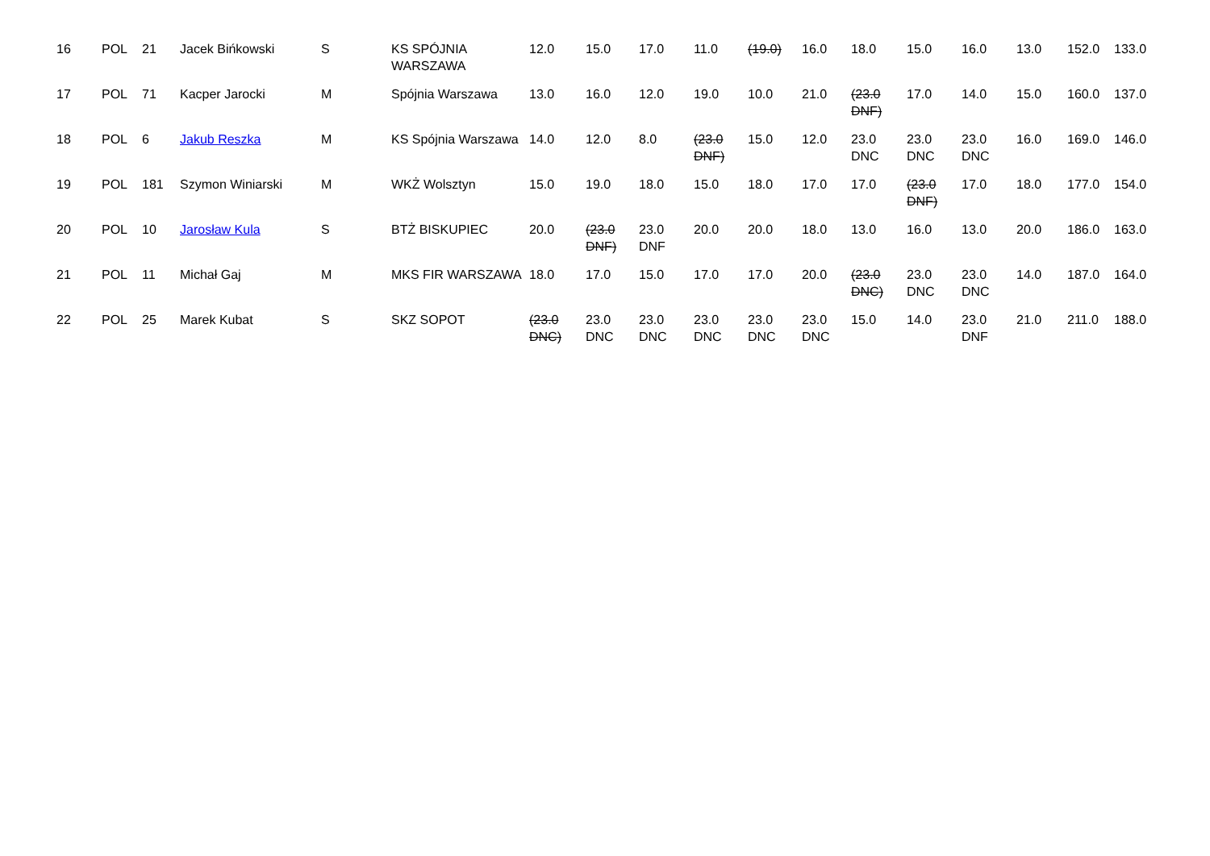| 16 | POL | 21 | Jacek Bińkowski | S | KS SPÓJNIA WARSZAWA | 12.0 | 15.0 | 17.0 | 11.0 | (19.0) | 16.0 | 18.0 | 15.0 | 16.0 | 13.0 | 152.0 | 133.0 |
| 17 | POL | 71 | Kacper Jarocki | M | Spójnia Warszawa | 13.0 | 16.0 | 12.0 | 19.0 | 10.0 | 21.0 | (23.0 DNF) | 17.0 | 14.0 | 15.0 | 160.0 | 137.0 |
| 18 | POL | 6 | Jakub Reszka | M | KS Spójnia Warszawa | 14.0 | 12.0 | 8.0 | (23.0 DNF) | 15.0 | 12.0 | 23.0 DNC | 23.0 DNC | 23.0 DNC | 16.0 | 169.0 | 146.0 |
| 19 | POL | 181 | Szymon Winiarski | M | WKŻ Wolsztyn | 15.0 | 19.0 | 18.0 | 15.0 | 18.0 | 17.0 | 17.0 | (23.0 DNF) | 17.0 | 18.0 | 177.0 | 154.0 |
| 20 | POL | 10 | Jarosław Kula | S | BTŻ BISKUPIEC | 20.0 | (23.0 DNF) | 23.0 DNF | 20.0 | 20.0 | 18.0 | 13.0 | 16.0 | 13.0 | 20.0 | 186.0 | 163.0 |
| 21 | POL | 11 | Michał Gaj | M | MKS FIR WARSZAWA | 18.0 | 17.0 | 15.0 | 17.0 | 17.0 | 20.0 | (23.0 DNC) | 23.0 DNC | 23.0 DNC | 14.0 | 187.0 | 164.0 |
| 22 | POL | 25 | Marek Kubat | S | SKZ SOPOT | (23.0 DNC) | 23.0 DNC | 23.0 DNC | 23.0 DNC | 23.0 DNC | 23.0 DNC | 15.0 | 14.0 | 23.0 DNF | 21.0 | 211.0 | 188.0 |